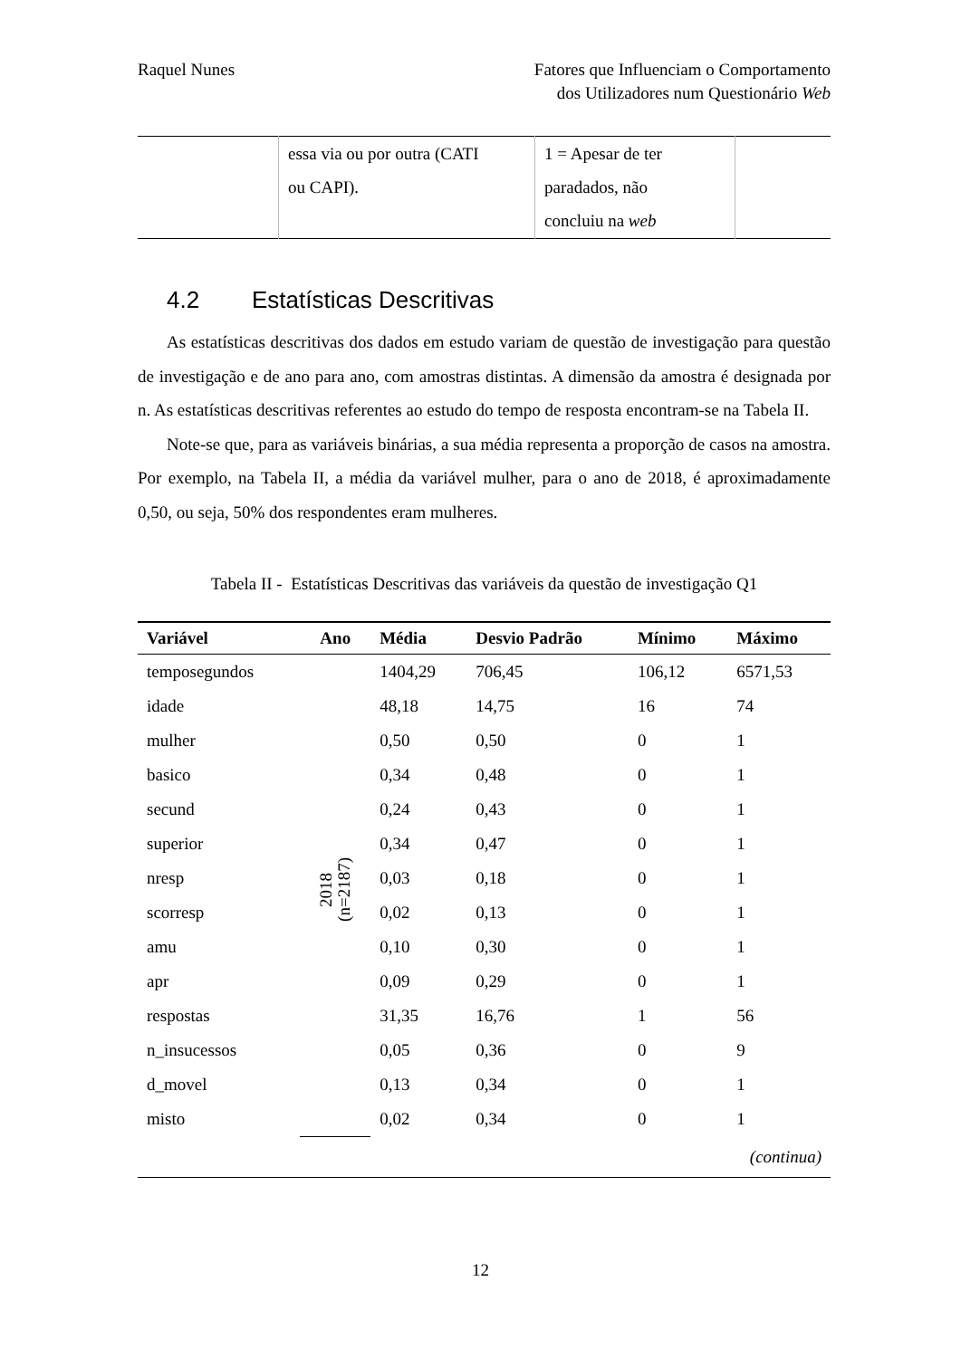Raquel Nunes Fatores que Influenciam o Comportamento
dos Utilizadores num Questionário Web
| | essa via ou por outra (CATI ou CAPI). | 1 = Apesar de ter paradados, não concluiu na web | |
4.2 Estatísticas Descritivas
As estatísticas descritivas dos dados em estudo variam de questão de investigação para questão de investigação e de ano para ano, com amostras distintas. A dimensão da amostra é designada por n. As estatísticas descritivas referentes ao estudo do tempo de resposta encontram-se na Tabela II.
Note-se que, para as variáveis binárias, a sua média representa a proporção de casos na amostra. Por exemplo, na Tabela II, a média da variável mulher, para o ano de 2018, é aproximadamente 0,50, ou seja, 50% dos respondentes eram mulheres.
Tabela II - Estatísticas Descritivas das variáveis da questão de investigação Q1
| Variável | Ano | Média | Desvio Padrão | Mínimo | Máximo |
| --- | --- | --- | --- | --- | --- |
| temposegundos | 2018 (n=2187) | 1404,29 | 706,45 | 106,12 | 6571,53 |
| idade | | 48,18 | 14,75 | 16 | 74 |
| mulher | | 0,50 | 0,50 | 0 | 1 |
| basico | | 0,34 | 0,48 | 0 | 1 |
| secund | | 0,24 | 0,43 | 0 | 1 |
| superior | | 0,34 | 0,47 | 0 | 1 |
| nresp | | 0,03 | 0,18 | 0 | 1 |
| scorresp | | 0,02 | 0,13 | 0 | 1 |
| amu | | 0,10 | 0,30 | 0 | 1 |
| apr | | 0,09 | 0,29 | 0 | 1 |
| respostas | | 31,35 | 16,76 | 1 | 56 |
| n_insucessos | | 0,05 | 0,36 | 0 | 9 |
| d_movel | | 0,13 | 0,34 | 0 | 1 |
| misto | | 0,02 | 0,34 | 0 | 1 |
| (continua) | | | | | |
12